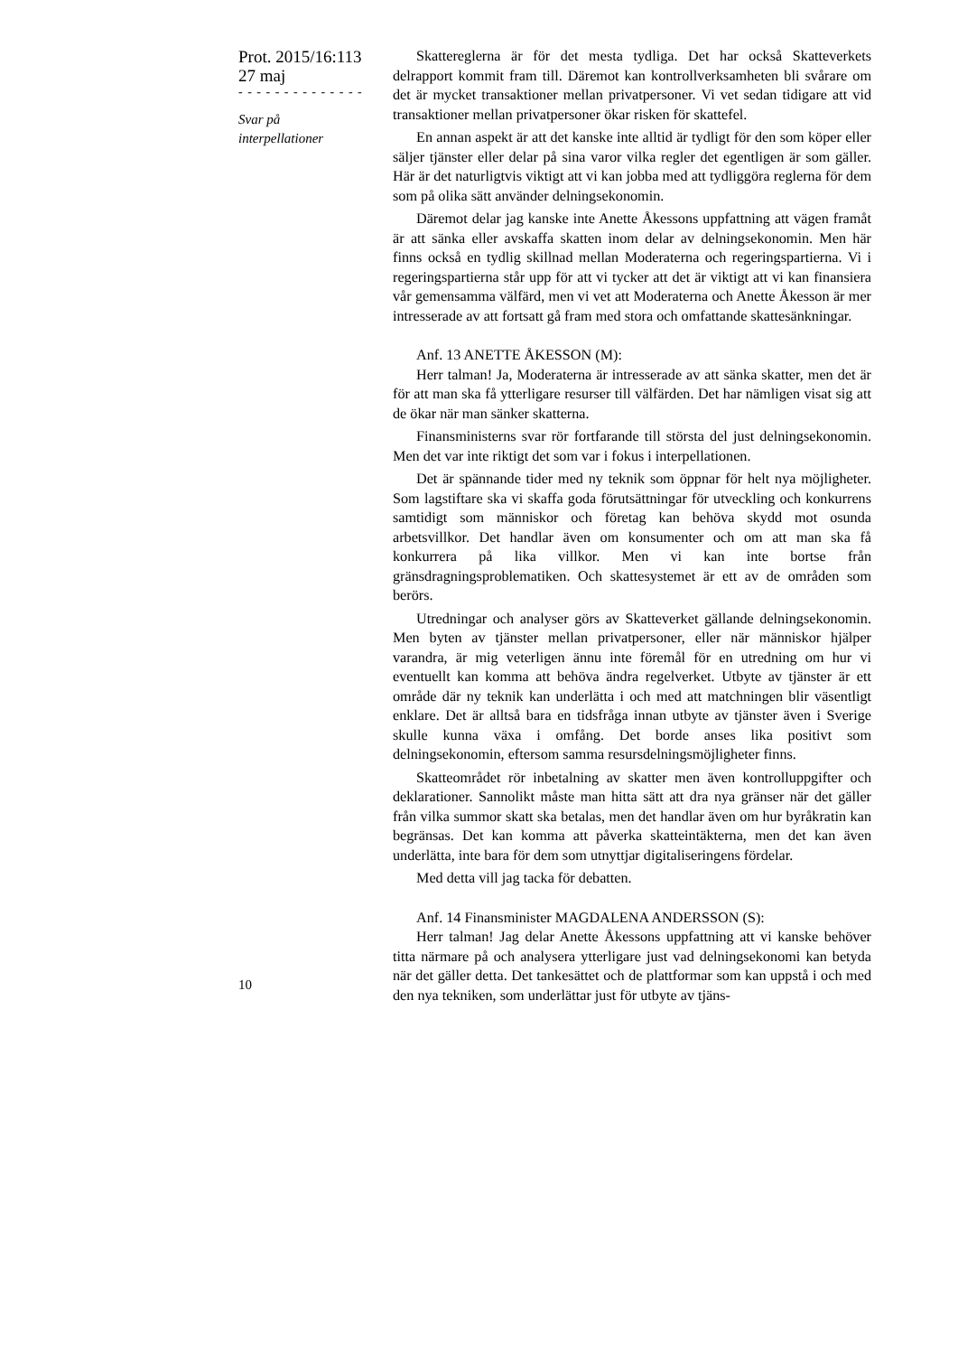Prot. 2015/16:113
27 maj
- - - - - - - - - - - - - -
Svar på
interpellationer
Skattereglerna är för det mesta tydliga. Det har också Skatteverkets delrapport kommit fram till. Däremot kan kontrollverksamheten bli svårare om det är mycket transaktioner mellan privatpersoner. Vi vet sedan tidigare att vid transaktioner mellan privatpersoner ökar risken för skattefel.
En annan aspekt är att det kanske inte alltid är tydligt för den som köper eller säljer tjänster eller delar på sina varor vilka regler det egentligen är som gäller. Här är det naturligtvis viktigt att vi kan jobba med att tydliggöra reglerna för dem som på olika sätt använder delningsekonomin.
Däremot delar jag kanske inte Anette Åkessons uppfattning att vägen framåt är att sänka eller avskaffa skatten inom delar av delningsekonomin. Men här finns också en tydlig skillnad mellan Moderaterna och regeringspartierna. Vi i regeringspartierna står upp för att vi tycker att det är viktigt att vi kan finansiera vår gemensamma välfärd, men vi vet att Moderaterna och Anette Åkesson är mer intresserade av att fortsatt gå fram med stora och omfattande skattesänkningar.
Anf. 13 ANETTE ÅKESSON (M):
Herr talman! Ja, Moderaterna är intresserade av att sänka skatter, men det är för att man ska få ytterligare resurser till välfärden. Det har nämligen visat sig att de ökar när man sänker skatterna.
Finansministerns svar rör fortfarande till största del just delningsekonomin. Men det var inte riktigt det som var i fokus i interpellationen.
Det är spännande tider med ny teknik som öppnar för helt nya möjligheter. Som lagstiftare ska vi skaffa goda förutsättningar för utveckling och konkurrens samtidigt som människor och företag kan behöva skydd mot osunda arbetsvillkor. Det handlar även om konsumenter och om att man ska få konkurrera på lika villkor. Men vi kan inte bortse från gränsdragningsproblematiken. Och skattesystemet är ett av de områden som berörs.
Utredningar och analyser görs av Skatteverket gällande delningsekonomin. Men byten av tjänster mellan privatpersoner, eller när människor hjälper varandra, är mig veterligen ännu inte föremål för en utredning om hur vi eventuellt kan komma att behöva ändra regelverket. Utbyte av tjänster är ett område där ny teknik kan underlätta i och med att matchningen blir väsentligt enklare. Det är alltså bara en tidsfråga innan utbyte av tjänster även i Sverige skulle kunna växa i omfång. Det borde anses lika positivt som delningsekonomin, eftersom samma resursdelningsmöjligheter finns.
Skatteområdet rör inbetalning av skatter men även kontrolluppgifter och deklarationer. Sannolikt måste man hitta sätt att dra nya gränser när det gäller från vilka summor skatt ska betalas, men det handlar även om hur byråkratin kan begränsas. Det kan komma att påverka skatteintäkterna, men det kan även underlätta, inte bara för dem som utnyttjar digitaliseringens fördelar.
Med detta vill jag tacka för debatten.
Anf. 14 Finansminister MAGDALENA ANDERSSON (S):
Herr talman! Jag delar Anette Åkessons uppfattning att vi kanske behöver titta närmare på och analysera ytterligare just vad delningsekonomi kan betyda när det gäller detta. Det tankesättet och de plattformar som kan uppstå i och med den nya tekniken, som underlättar just för utbyte av tjäns-
10